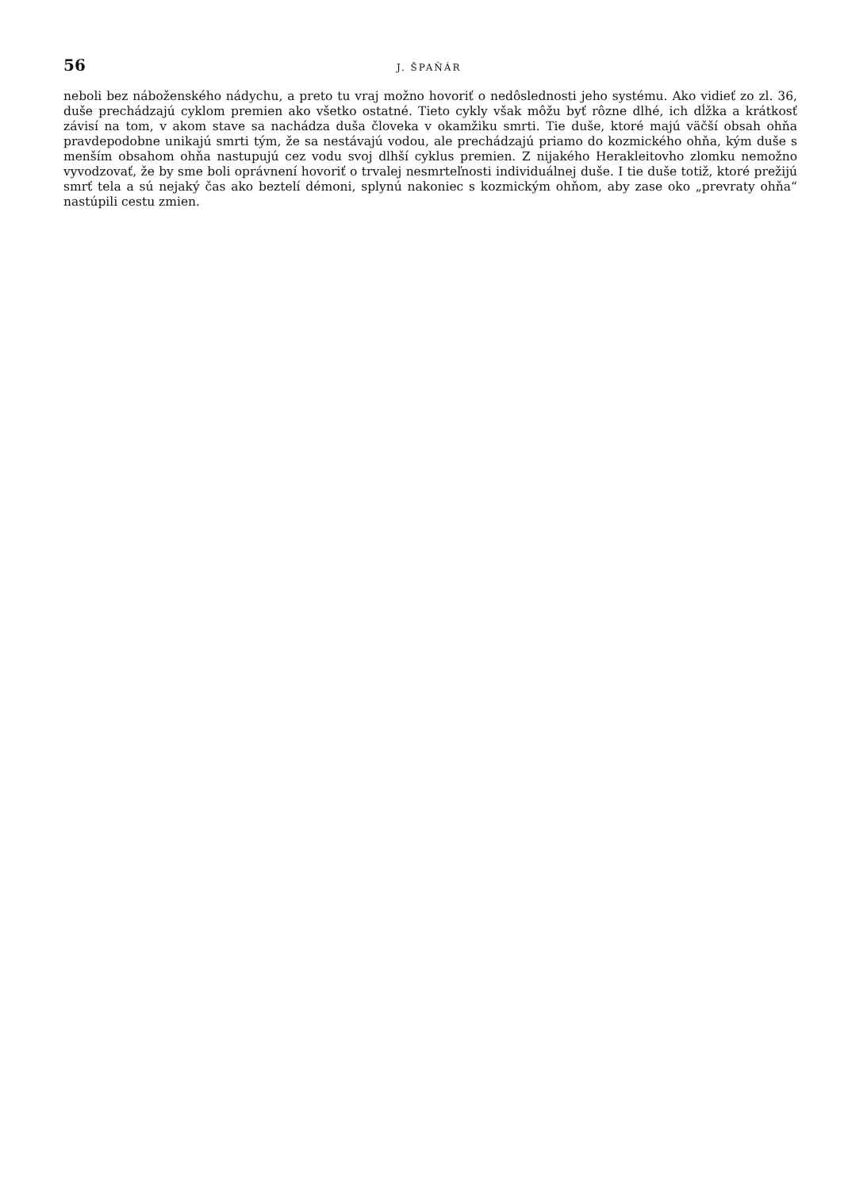56 J. ŠPAŇÁR
neboli bez náboženského nádychu, a preto tu vraj možno hovoriť o nedôslednosti jeho systému. Ako vidieť zo zl. 36, duše prechádzajú cyklom premien ako všetko ostatné. Tieto cykly však môžu byť rôzne dlhé, ich dĺžka a krátkosť závisí na tom, v akom stave sa nachádza duša človeka v okamžiku smrti. Tie duše, ktoré majú väčší obsah ohňa pravdepodobne unikajú smrti tým, že sa nestávajú vodou, ale prechádzajú priamo do kozmického ohňa, kým duše s menším obsahom ohňa nastupujú cez vodu svoj dlhší cyklus premien. Z nijakého Herakleitovho zlomku nemožno vyvodzovať, že by sme boli oprávnení hovoriť o trvalej nesmrteľnosti individuálnej duše. I tie duše totiž, ktoré prežijú smrť tela a sú nejaký čas ako beztelí démoni, splynú nakoniec s kozmickým ohňom, aby zase oko „prevraty ohňa“ nastúpili cestu zmien.